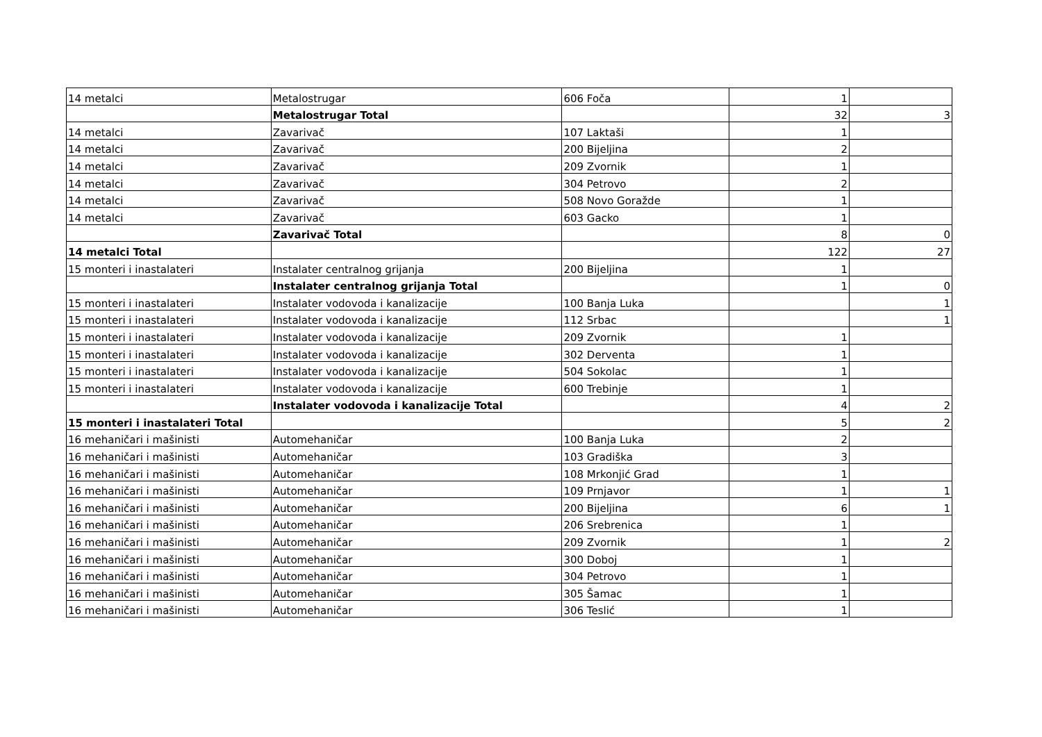| 14 metalci | Metalostrugar | 606 Foča | 1 | |
| | Metalostrugar Total | | 32 | 3 |
| 14 metalci | Zavarivač | 107 Laktaši | 1 | |
| 14 metalci | Zavarivač | 200 Bijeljina | 2 | |
| 14 metalci | Zavarivač | 209 Zvornik | 1 | |
| 14 metalci | Zavarivač | 304 Petrovo | 2 | |
| 14 metalci | Zavarivač | 508 Novo Goražde | 1 | |
| 14 metalci | Zavarivač | 603 Gacko | 1 | |
| | Zavarivač Total | | 8 | 0 |
| 14 metalci Total | | | 122 | 27 |
| 15 monteri i inastalateri | Instalater centralnog grijanja | 200 Bijeljina | 1 | |
| | Instalater centralnog grijanja Total | | 1 | 0 |
| 15 monteri i inastalateri | Instalater vodovoda i kanalizacije | 100 Banja Luka | | 1 |
| 15 monteri i inastalateri | Instalater vodovoda i kanalizacije | 112 Srbac | | 1 |
| 15 monteri i inastalateri | Instalater vodovoda i kanalizacije | 209 Zvornik | 1 | |
| 15 monteri i inastalateri | Instalater vodovoda i kanalizacije | 302 Derventa | 1 | |
| 15 monteri i inastalateri | Instalater vodovoda i kanalizacije | 504 Sokolac | 1 | |
| 15 monteri i inastalateri | Instalater vodovoda i kanalizacije | 600 Trebinje | 1 | |
| | Instalater vodovoda i kanalizacije Total | | 4 | 2 |
| 15 monteri i inastalateri Total | | | 5 | 2 |
| 16 mehaničari i mašinisti | Automehaničar | 100 Banja Luka | 2 | |
| 16 mehaničari i mašinisti | Automehaničar | 103 Gradiška | 3 | |
| 16 mehaničari i mašinisti | Automehaničar | 108 Mrkonjić Grad | 1 | |
| 16 mehaničari i mašinisti | Automehaničar | 109 Prnjavor | 1 | 1 |
| 16 mehaničari i mašinisti | Automehaničar | 200 Bijeljina | 6 | 1 |
| 16 mehaničari i mašinisti | Automehaničar | 206 Srebrenica | 1 | |
| 16 mehaničari i mašinisti | Automehaničar | 209 Zvornik | 1 | 2 |
| 16 mehaničari i mašinisti | Automehaničar | 300 Doboj | 1 | |
| 16 mehaničari i mašinisti | Automehaničar | 304 Petrovo | 1 | |
| 16 mehaničari i mašinisti | Automehaničar | 305 Šamac | 1 | |
| 16 mehaničari i mašinisti | Automehaničar | 306 Teslić | 1 | |